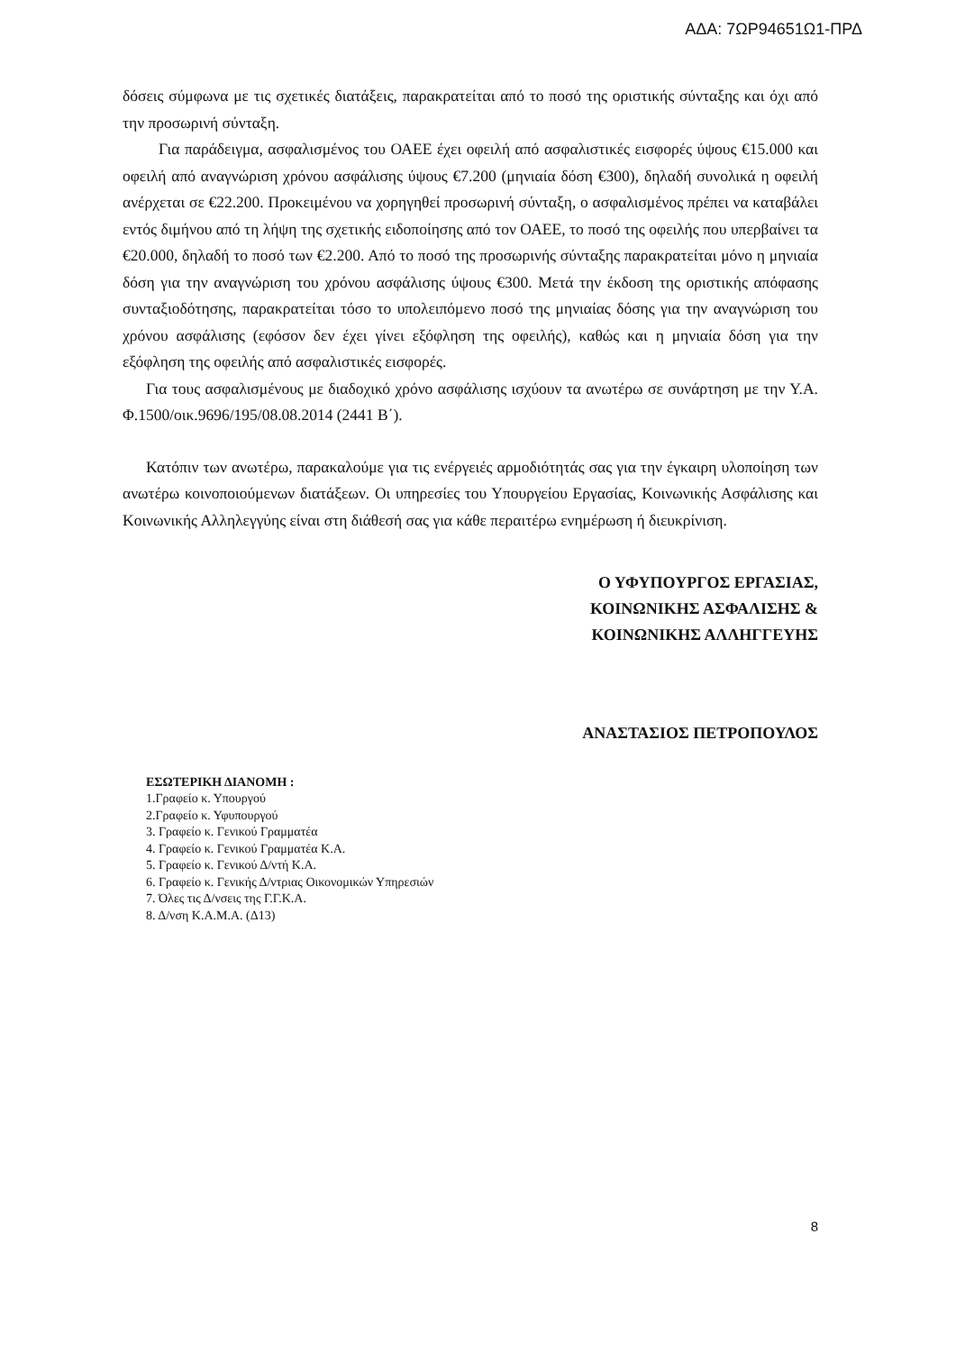ΑΔΑ: 7ΩΡ94651Ω1-ΠΡΔ
δόσεις σύμφωνα με τις σχετικές διατάξεις, παρακρατείται από το ποσό της οριστικής σύνταξης και όχι από την προσωρινή σύνταξη.
Για παράδειγμα, ασφαλισμένος του ΟΑΕΕ έχει οφειλή από ασφαλιστικές εισφορές ύψους €15.000 και οφειλή από αναγνώριση χρόνου ασφάλισης ύψους €7.200 (μηνιαία δόση €300), δηλαδή συνολικά η οφειλή ανέρχεται σε €22.200. Προκειμένου να χορηγηθεί προσωρινή σύνταξη, ο ασφαλισμένος πρέπει να καταβάλει εντός διμήνου από τη λήψη της σχετικής ειδοποίησης από τον ΟΑΕΕ, το ποσό της οφειλής που υπερβαίνει τα €20.000, δηλαδή το ποσό των €2.200. Από το ποσό της προσωρινής σύνταξης παρακρατείται μόνο η μηνιαία δόση για την αναγνώριση του χρόνου ασφάλισης ύψους €300. Μετά την έκδοση της οριστικής απόφασης συνταξιοδότησης, παρακρατείται τόσο το υπολειπόμενο ποσό της μηνιαίας δόσης για την αναγνώριση του χρόνου ασφάλισης (εφόσον δεν έχει γίνει εξόφληση της οφειλής), καθώς και η μηνιαία δόση για την εξόφληση της οφειλής από ασφαλιστικές εισφορές.
Για τους ασφαλισμένους με διαδοχικό χρόνο ασφάλισης ισχύουν τα ανωτέρω σε συνάρτηση με την Υ.Α. Φ.1500/οικ.9696/195/08.08.2014 (2441 Β΄).
Κατόπιν των ανωτέρω, παρακαλούμε για τις ενέργειές αρμοδιότητάς σας για την έγκαιρη υλοποίηση των ανωτέρω κοινοποιούμενων διατάξεων. Οι υπηρεσίες του Υπουργείου Εργασίας, Κοινωνικής Ασφάλισης και Κοινωνικής Αλληλεγγύης είναι στη διάθεσή σας για κάθε περαιτέρω ενημέρωση ή διευκρίνιση.
Ο ΥΦΥΠΟΥΡΓΟΣ ΕΡΓΑΣΙΑΣ,
ΚΟΙΝΩΝΙΚΗΣ ΑΣΦΑΛΙΣΗΣ &
ΚΟΙΝΩΝΙΚΗΣ ΑΛΛΗΓΓΕΥΗΣ
ΑΝΑΣΤΑΣΙΟΣ ΠΕΤΡΟΠΟΥΛΟΣ
ΕΣΩΤΕΡΙΚΗ ΔΙΑΝΟΜΗ :
1.Γραφείο κ. Υπουργού
2.Γραφείο κ. Υφυπουργού
3. Γραφείο κ. Γενικού Γραμματέα
4. Γραφείο κ. Γενικού Γραμματέα Κ.Α.
5. Γραφείο κ. Γενικού Δ/ντή Κ.Α.
6. Γραφείο κ. Γενικής Δ/ντριας Οικονομικών Υπηρεσιών
7. Όλες τις Δ/νσεις της Γ.Γ.Κ.Α.
8. Δ/νση Κ.Α.Μ.Α. (Δ13)
8